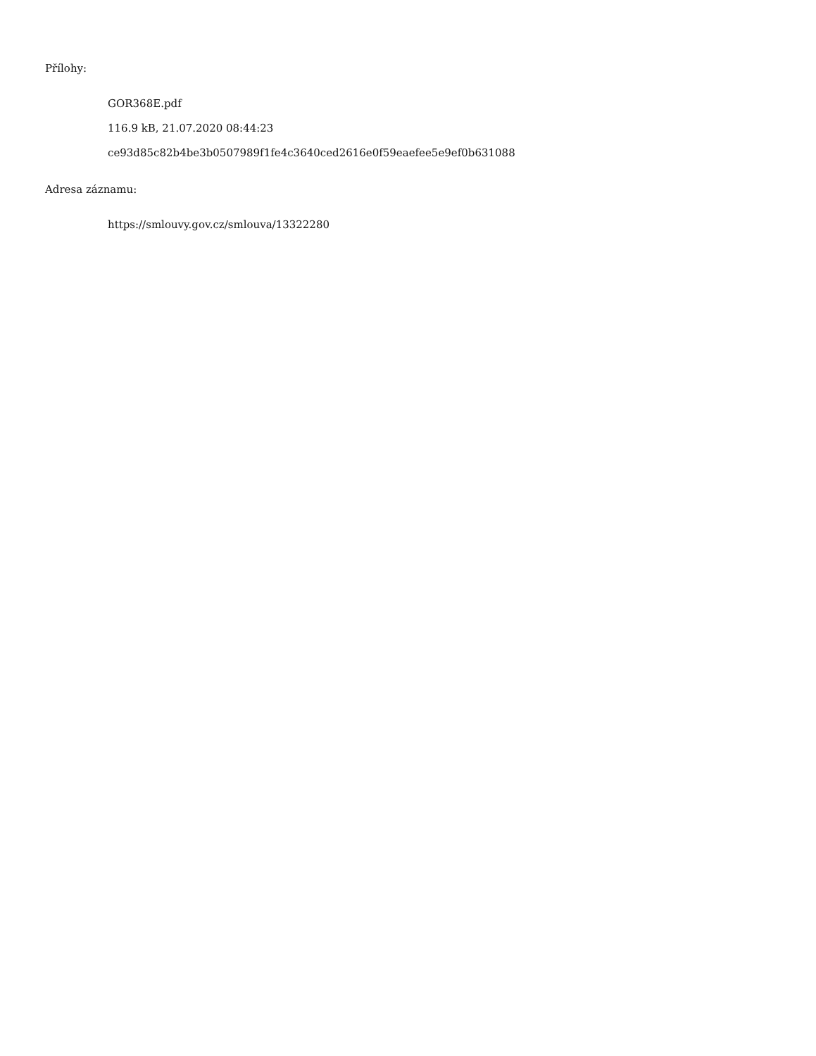Přílohy:
GOR368E.pdf
116.9 kB, 21.07.2020 08:44:23
ce93d85c82b4be3b0507989f1fe4c3640ced2616e0f59eaefee5e9ef0b631088
Adresa záznamu:
https://smlouvy.gov.cz/smlouva/13322280